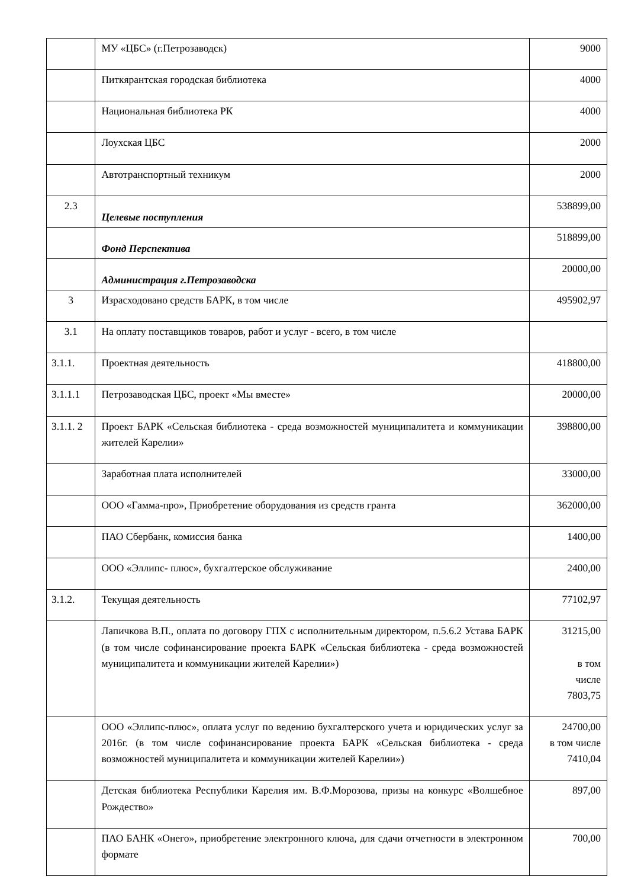| | МУ «ЦБС» (г.Петрозаводск) | 9000 |
| | Питкярантская городская библиотека | 4000 |
| | Национальная библиотека РК | 4000 |
| | Лоухская ЦБС | 2000 |
| | Автотранспортный техникум | 2000 |
| 2.3 | Целевые поступления | 538899,00 |
| | Фонд Перспектива | 518899,00 |
| | Администрация г.Петрозаводска | 20000,00 |
| 3 | Израсходовано средств БАРК, в том числе | 495902,97 |
| 3.1 | На оплату поставщиков товаров, работ и услуг - всего, в том числе | |
| 3.1.1. | Проектная деятельность | 418800,00 |
| 3.1.1.1 | Петрозаводская ЦБС, проект «Мы вместе» | 20000,00 |
| 3.1.1. 2 | Проект БАРК «Сельская библиотека - среда возможностей муниципалитета и коммуникации жителей Карелии» | 398800,00 |
| | Заработная плата исполнителей | 33000,00 |
| | ООО «Гамма-про», Приобретение оборудования из средств гранта | 362000,00 |
| | ПАО Сбербанк, комиссия банка | 1400,00 |
| | ООО «Эллипс- плюс», бухгалтерское обслуживание | 2400,00 |
| 3.1.2. | Текущая деятельность | 77102,97 |
| | Лапичкова В.П., оплата по договору ГПХ с исполнительным директором, п.5.6.2 Устава БАРК (в том числе софинансирование проекта БАРК «Сельская библиотека - среда возможностей муниципалитета и коммуникации жителей Карелии») | 31215,00 в том числе 7803,75 |
| | ООО «Эллипс-плюс», оплата услуг по ведению бухгалтерского учета и юридических услуг за 2016г. (в том числе софинансирование проекта БАРК «Сельская библиотека - среда возможностей муниципалитета и коммуникации жителей Карелии») | 24700,00 в том числе 7410,04 |
| | Детская библиотека Республики Карелия им. В.Ф.Морозова, призы на конкурс «Волшебное Рождество» | 897,00 |
| | ПАО БАНК «Онего», приобретение электронного ключа, для сдачи отчетности в электронном формате | 700,00 |